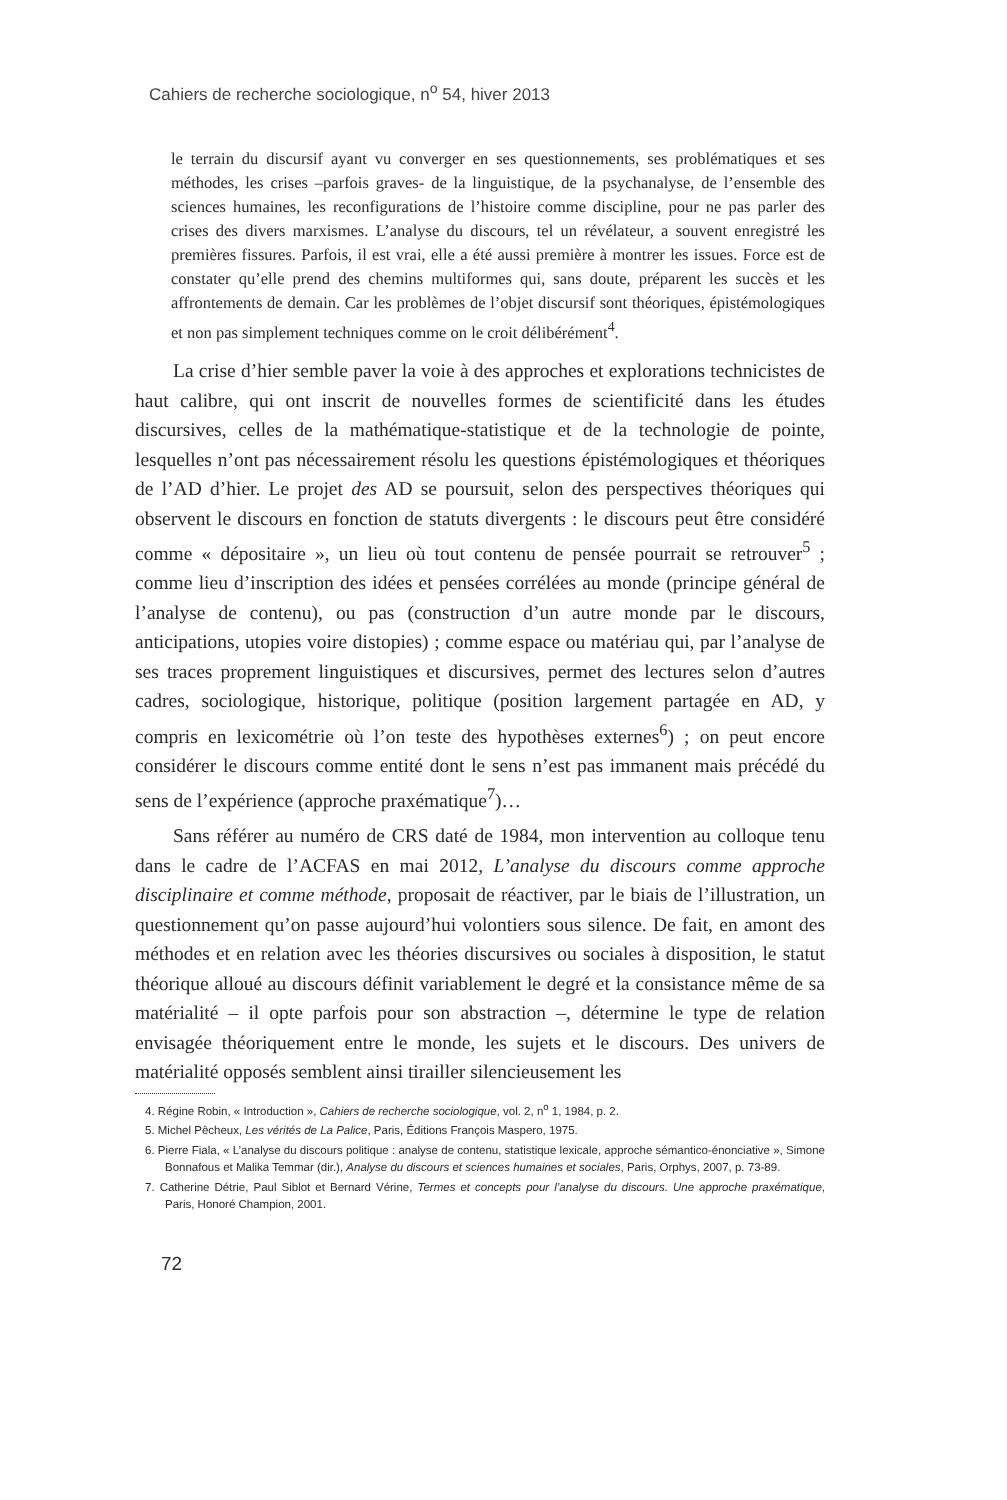Cahiers de recherche sociologique, n<sup>o</sup> 54, hiver 2013
le terrain du discursif ayant vu converger en ses questionnements, ses problématiques et ses méthodes, les crises –parfois graves- de la linguistique, de la psychanalyse, de l’ensemble des sciences humaines, les reconfigurations de l’histoire comme discipline, pour ne pas parler des crises des divers marxismes. L’analyse du discours, tel un révélateur, a souvent enregistré les premières fissures. Parfois, il est vrai, elle a été aussi première à montrer les issues. Force est de constater qu’elle prend des chemins multiformes qui, sans doute, préparent les succès et les affrontements de demain. Car les problèmes de l’objet discursif sont théoriques, épistémologiques et non pas simplement techniques comme on le croit délibérément<sup>4</sup>.
La crise d’hier semble paver la voie à des approches et explorations technicistes de haut calibre, qui ont inscrit de nouvelles formes de scientificité dans les études discursives, celles de la mathématique-statistique et de la technologie de pointe, lesquelles n’ont pas nécessairement résolu les questions épistémologiques et théoriques de l’AD d’hier. Le projet des AD se poursuit, selon des perspectives théoriques qui observent le discours en fonction de statuts divergents : le discours peut être considéré comme « dépositaire », un lieu où tout contenu de pensée pourrait se retrouver<sup>5</sup> ; comme lieu d’inscription des idées et pensées corrélées au monde (principe général de l’analyse de contenu), ou pas (construction d’un autre monde par le discours, anticipations, utopies voire distopies) ; comme espace ou matériau qui, par l’analyse de ses traces proprement linguistiques et discursives, permet des lectures selon d’autres cadres, sociologique, historique, politique (position largement partagée en AD, y compris en lexicométrie où l’on teste des hypothèses externes<sup>6</sup>) ; on peut encore considérer le discours comme entité dont le sens n’est pas immanent mais précédé du sens de l’expérience (approche praxématique<sup>7</sup>)…
Sans référer au numéro de CRS daté de 1984, mon intervention au colloque tenu dans le cadre de l’ACFAS en mai 2012, L’analyse du discours comme approche disciplinaire et comme méthode, proposait de réactiver, par le biais de l’illustration, un questionnement qu’on passe aujourd’hui volontiers sous silence. De fait, en amont des méthodes et en relation avec les théories discursives ou sociales à disposition, le statut théorique alloué au discours définit variablement le degré et la consistance même de sa matérialité – il opte parfois pour son abstraction –, détermine le type de relation envisagée théoriquement entre le monde, les sujets et le discours. Des univers de matérialité opposés semblent ainsi tirailler silencieusement les
4. Régine Robin, « Introduction », Cahiers de recherche sociologique, vol. 2, n<sup>o</sup> 1, 1984, p. 2.
5. Michel Pêcheux, Les vérités de La Palice, Paris, Éditions François Maspero, 1975.
6. Pierre Fiala, « L’analyse du discours politique : analyse de contenu, statistique lexicale, approche sémantico-énonciative », Simone Bonnafous et Malika Temmar (dir.), Analyse du discours et sciences humaines et sociales, Paris, Orphys, 2007, p. 73-89.
7. Catherine Détrie, Paul Siblot et Bernard Vérine, Termes et concepts pour l’analyse du discours. Une approche praxématique, Paris, Honoré Champion, 2001.
72